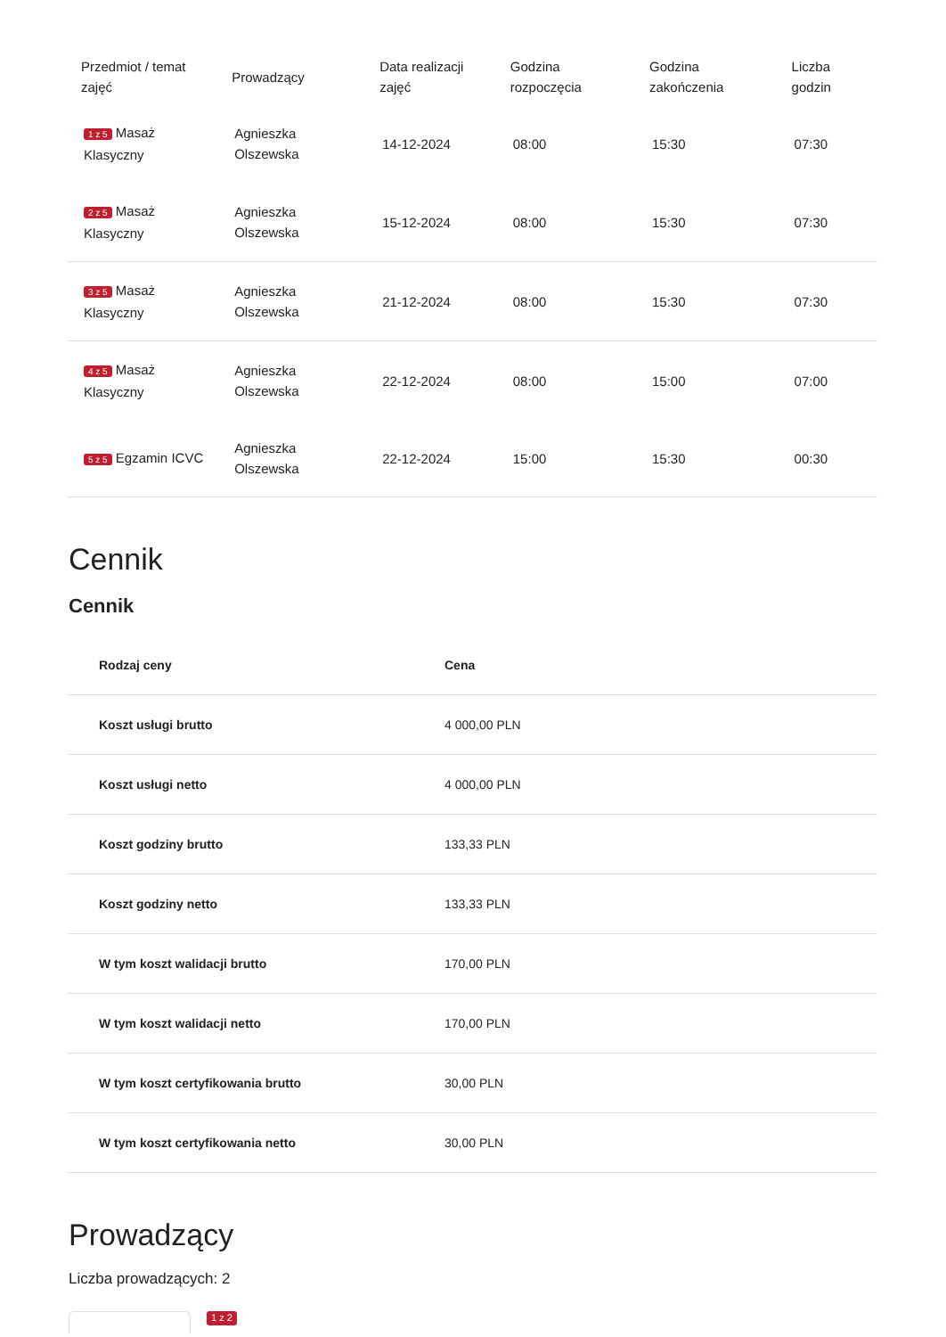| Przedmiot / temat zajęć | Prowadzący | Data realizacji zajęć | Godzina rozpoczęcia | Godzina zakończenia | Liczba godzin |
| --- | --- | --- | --- | --- | --- |
| 1 z 5 Masaż Klasyczny | Agnieszka Olszewska | 14-12-2024 | 08:00 | 15:30 | 07:30 |
| 2 z 5 Masaż Klasyczny | Agnieszka Olszewska | 15-12-2024 | 08:00 | 15:30 | 07:30 |
| 3 z 5 Masaż Klasyczny | Agnieszka Olszewska | 21-12-2024 | 08:00 | 15:30 | 07:30 |
| 4 z 5 Masaż Klasyczny | Agnieszka Olszewska | 22-12-2024 | 08:00 | 15:00 | 07:00 |
| 5 z 5 Egzamin ICVC | Agnieszka Olszewska | 22-12-2024 | 15:00 | 15:30 | 00:30 |
Cennik
Cennik
| Rodzaj ceny | Cena |
| --- | --- |
| Koszt usługi brutto | 4 000,00 PLN |
| Koszt usługi netto | 4 000,00 PLN |
| Koszt godziny brutto | 133,33 PLN |
| Koszt godziny netto | 133,33 PLN |
| W tym koszt walidacji brutto | 170,00 PLN |
| W tym koszt walidacji netto | 170,00 PLN |
| W tym koszt certyfikowania brutto | 30,00 PLN |
| W tym koszt certyfikowania netto | 30,00 PLN |
Prowadzący
Liczba prowadzących: 2
1 z 2